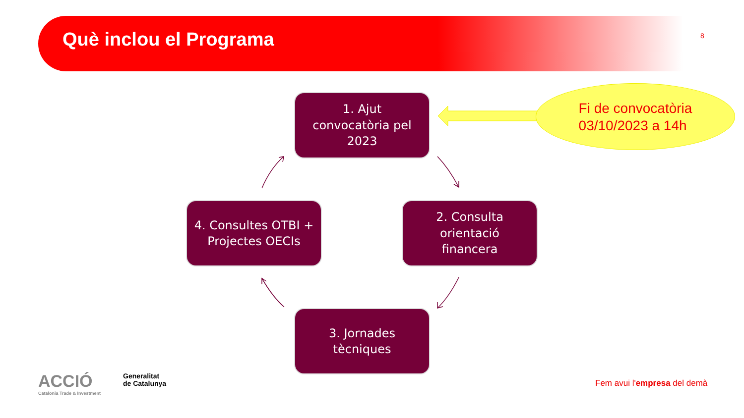Què inclou el Programa 8
1. Ajut
convocatòria pel
2023
Fi de convocatòria
03/10/2023 a 14h
4. Consultes OTBI +
Projectes OECIs
2. Consulta
orientació
financera
3. Jornades
tècniques
ACCIÓ
Catalonia Trade & Investment
Generalitat
de Catalunya
Fem avui l'empresa del demà